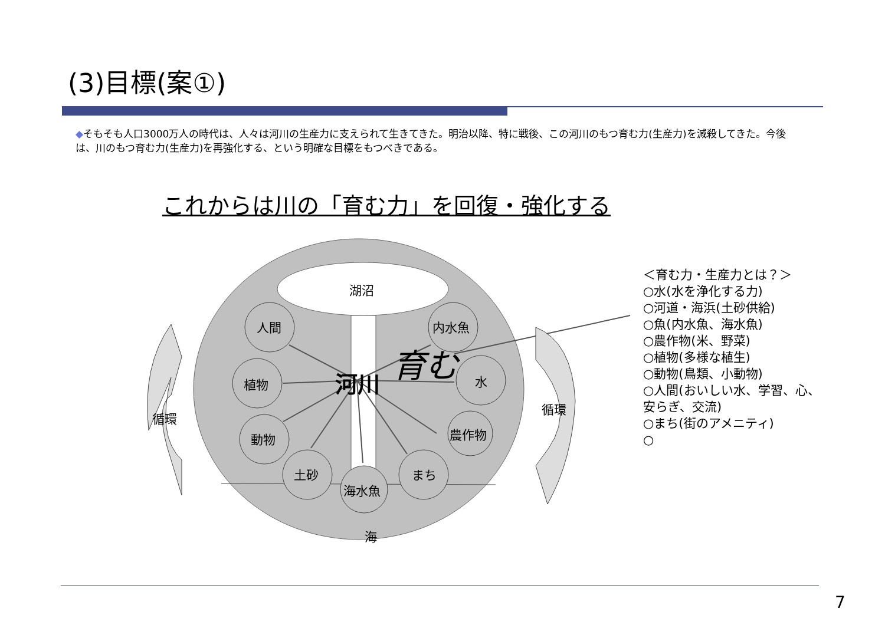(3)目標(案①)
◆そもそも人口3000万人の時代は、人々は河川の生産力に支えられて生きてきた。明治以降、特に戦後、この河川のもつ育む力(生産力)を減殺してきた。今後は、川のもつ育む力(生産力)を再強化する、という明確な目標をもつべきである。
これからは川の「育む力」を回復・強化する
湖沼
人間
内水魚
植物
水
動物
農作物
土砂
まち
海水魚
河川
育む
海
循環
循環
＜育む力・生産力とは？＞
○水(水を浄化する力)
○河道・海浜(土砂供給)
○魚(内水魚、海水魚)
○農作物(米、野菜)
○植物(多様な植生)
○動物(鳥類、小動物)
○人間(おいしい水、学習、心、安らぎ、交流)
○まち(街のアメニティ)
○
7